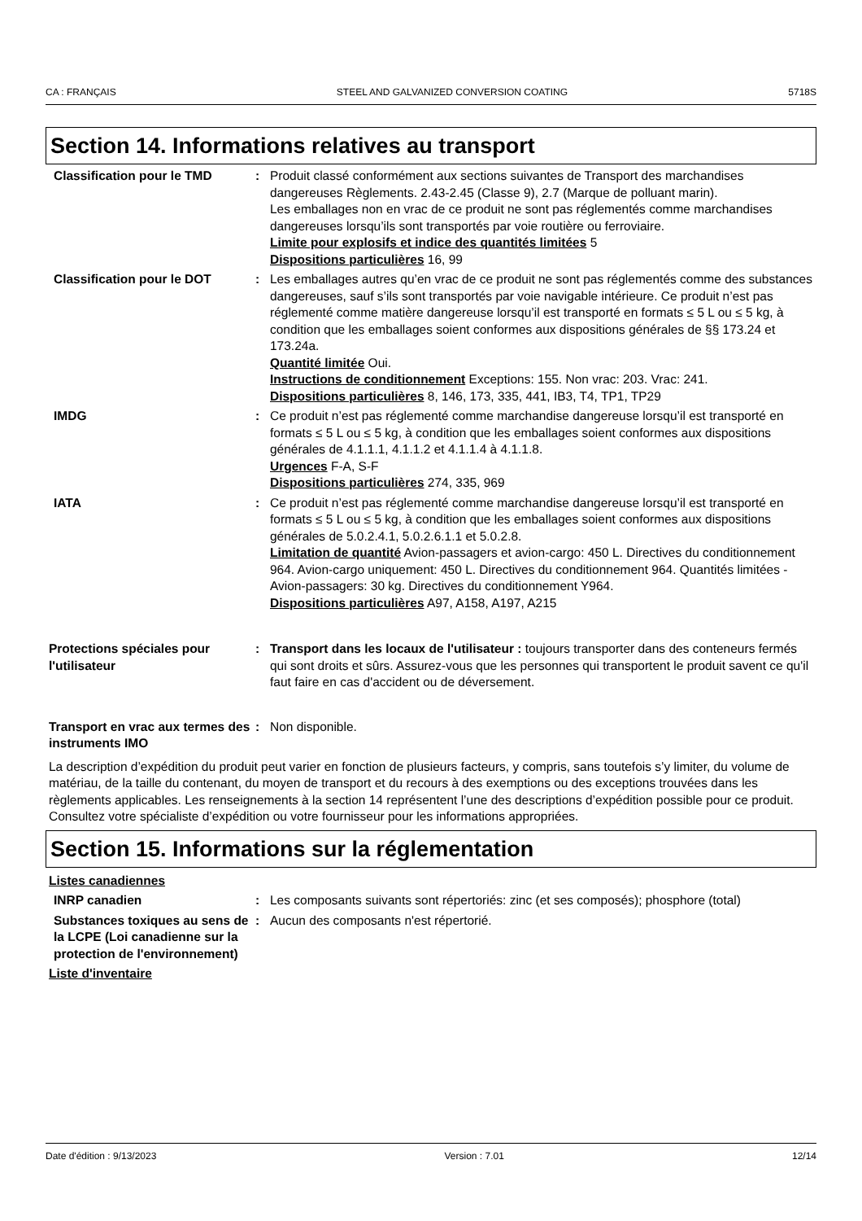CA : FRANÇAIS STEEL AND GALVANIZED CONVERSION COATING 5718S
Section 14. Informations relatives au transport
Classification pour le TMD : Produit classé conformément aux sections suivantes de Transport des marchandises dangereuses Règlements. 2.43-2.45 (Classe 9), 2.7 (Marque de polluant marin).
Les emballages non en vrac de ce produit ne sont pas réglementés comme marchandises dangereuses lorsqu’ils sont transportés par voie routière ou ferroviaire.
Limite pour explosifs et indice des quantités limitées 5
Dispositions particulières 16, 99
Classification pour le DOT : Les emballages autres qu’en vrac de ce produit ne sont pas réglementés comme des substances dangereuses, sauf s’ils sont transportés par voie navigable intérieure. Ce produit n’est pas réglementé comme matière dangereuse lorsqu’il est transporté en formats ≤ 5 L ou ≤ 5 kg, à condition que les emballages soient conformes aux dispositions générales de §§ 173.24 et 173.24a.
Quantité limitée Oui.
Instructions de conditionnement Exceptions: 155. Non vrac: 203. Vrac: 241.
Dispositions particulières 8, 146, 173, 335, 441, IB3, T4, TP1, TP29
IMDG : Ce produit n’est pas réglementé comme marchandise dangereuse lorsqu’il est transporté en formats ≤ 5 L ou ≤ 5 kg, à condition que les emballages soient conformes aux dispositions générales de 4.1.1.1, 4.1.1.2 et 4.1.1.4 à 4.1.1.8.
Urgences F-A, S-F
Dispositions particulières 274, 335, 969
IATA : Ce produit n’est pas réglementé comme marchandise dangereuse lorsqu’il est transporté en formats ≤ 5 L ou ≤ 5 kg, à condition que les emballages soient conformes aux dispositions générales de 5.0.2.4.1, 5.0.2.6.1.1 et 5.0.2.8.
Limitation de quantité Avion-passagers et avion-cargo: 450 L. Directives du conditionnement 964. Avion-cargo uniquement: 450 L. Directives du conditionnement 964. Quantités limitées - Avion-passagers: 30 kg. Directives du conditionnement Y964.
Dispositions particulières A97, A158, A197, A215
Protections spéciales pour l'utilisateur
: Transport dans les locaux de l'utilisateur : toujours transporter dans des conteneurs fermés qui sont droits et sûrs. Assurez-vous que les personnes qui transportent le produit savent ce qu'il faut faire en cas d'accident ou de déversement.
Transport en vrac aux termes des instruments IMO
: Non disponible.
La description d’expédition du produit peut varier en fonction de plusieurs facteurs, y compris, sans toutefois s’y limiter, du volume de matériau, de la taille du contenant, du moyen de transport et du recours à des exemptions ou des exceptions trouvées dans les règlements applicables. Les renseignements à la section 14 représentent l’une des descriptions d’expédition possible pour ce produit. Consultez votre spécialiste d’expédition ou votre fournisseur pour les informations appropriées.
Section 15. Informations sur la réglementation
Listes canadiennes
INRP canadien : Les composants suivants sont répertoriés: zinc (et ses composés); phosphore (total)
Substances toxiques au sens de la LCPE (Loi canadienne sur la protection de l'environnement)
: Aucun des composants n'est répertorié.
Liste d'inventaire
Date d'édition : 9/13/2023 Version : 7.01 12/14